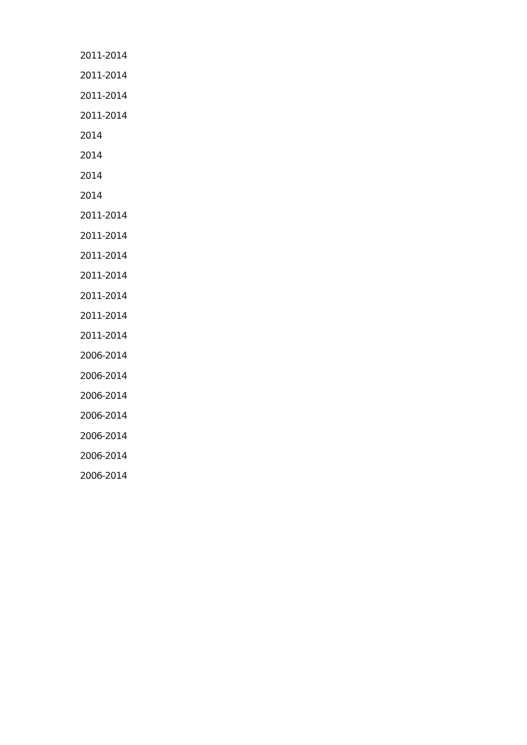2011-2014
2011-2014
2011-2014
2011-2014
2014
2014
2014
2014
2011-2014
2011-2014
2011-2014
2011-2014
2011-2014
2011-2014
2011-2014
2006-2014
2006-2014
2006-2014
2006-2014
2006-2014
2006-2014
2006-2014